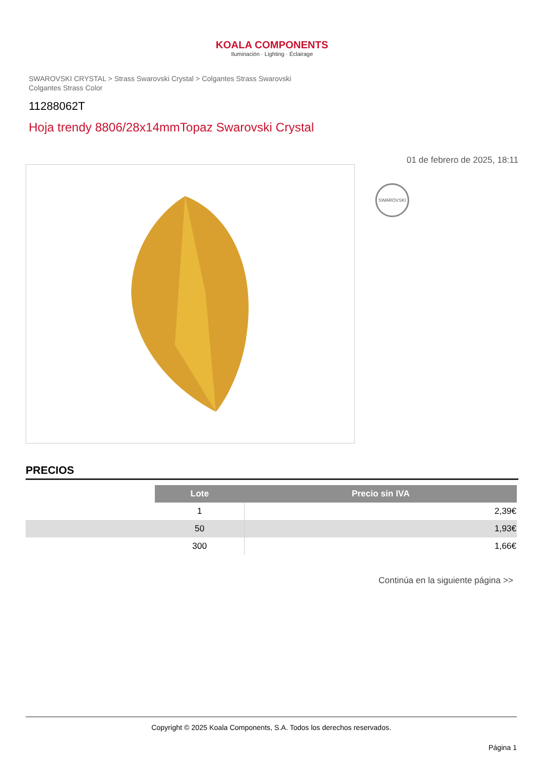KOALA COMPONENTS
Iluminación · Lighting · Éclairage
SWAROVSKI CRYSTAL > Strass Swarovski Crystal > Colgantes Strass Swarovski
Colgantes Strass Color
11288062T
Hoja trendy 8806/28x14mmTopaz Swarovski Crystal
01 de febrero de 2025, 18:11
SWAROVSKI
PRECIOS
| | Lote | Precio sin IVA |
| | 1 | 2,39€ |
| | 50 | 1,93€ |
| | 300 | 1,66€ |
Continúa en la siguiente página >>
Copyright © 2025 Koala Components, S.A. Todos los derechos reservados.
Página 1